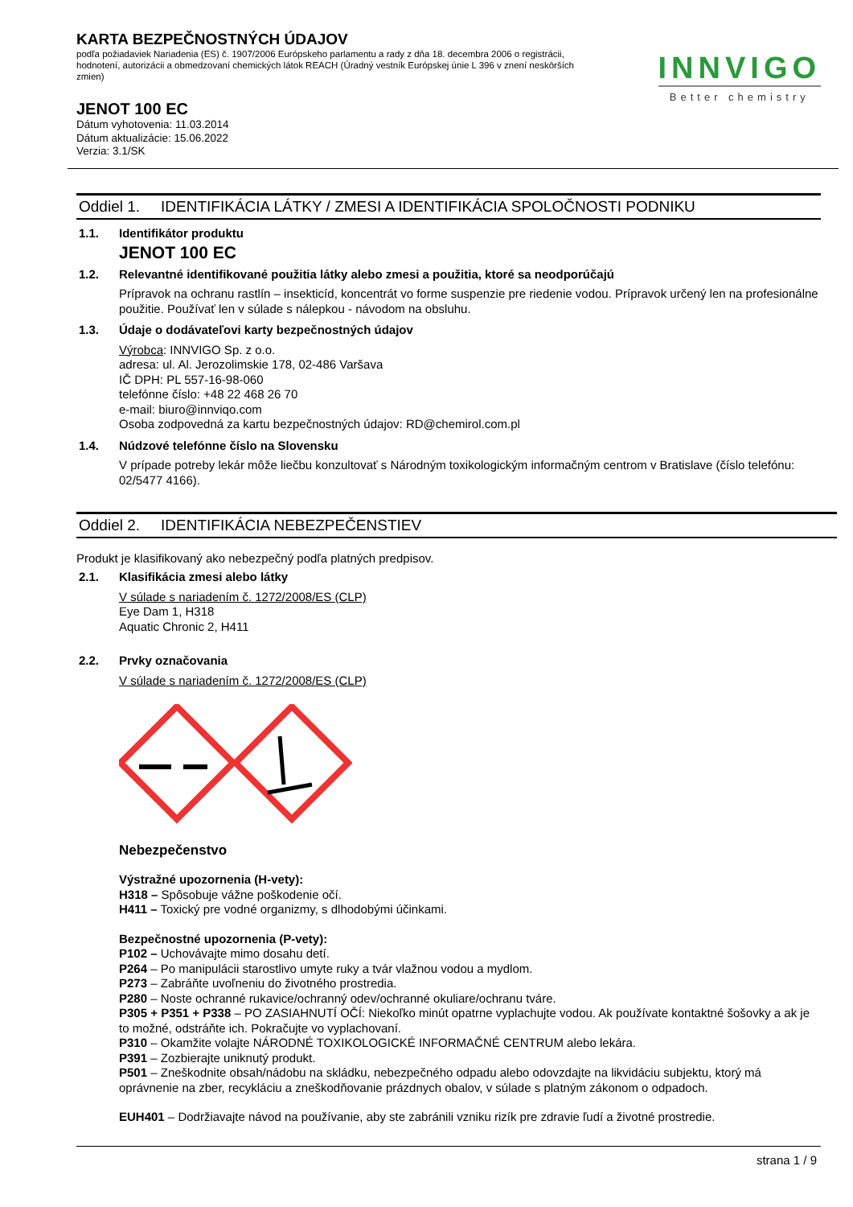KARTA BEZPEČNOSTNÝCH ÚDAJOV
podľa požiadaviek Nariadenia (ES) č. 1907/2006 Európskeho parlamentu a rady z dňa 18. decembra 2006 o registrácii, hodnotení, autorizácii a obmedzovaní chemických látok REACH (Úradný vestník Európskej únie L 396 v znení neskôrších zmien)
JENOT 100 EC
Dátum vyhotovenia: 11.03.2014
Dátum aktualizácie: 15.06.2022
Verzia: 3.1/SK
INNVIGO
Better chemistry
Oddiel 1. IDENTIFIKÁCIA LÁTKY / ZMESI A IDENTIFIKÁCIA SPOLOČNOSTI PODNIKU
1.1.
Identifikátor produktu
JENOT 100 EC
1.2.
Relevantné identifikované použitia látky alebo zmesi a použitia, ktoré sa neodporúčajú
Prípravok na ochranu rastlín – insekticíd, koncentrát vo forme suspenzie pre riedenie vodou. Prípravok určený len na profesionálne použitie. Používať len v súlade s nálepkou - návodom na obsluhu.
1.3.
Údaje o dodávateľovi karty bezpečnostných údajov
Výrobca: INNVIGO Sp. z o.o.
adresa: ul. Al. Jerozolimskie 178, 02-486 Varšava
IČ DPH: PL 557-16-98-060
telefónne číslo: +48 22 468 26 70
e-mail: biuro@innviqo.com
Osoba zodpovedná za kartu bezpečnostných údajov: RD@chemirol.com.pl
1.4.
Núdzové telefónne číslo na Slovensku
V prípade potreby lekár môže liečbu konzultovať s Národným toxikologickým informačným centrom v Bratislave (číslo telefónu: 02/5477 4166).
Oddiel 2. IDENTIFIKÁCIA NEBEZPEČENSTIEV
Produkt je klasifikovaný ako nebezpečný podľa platných predpisov.
2.1.
Klasifikácia zmesi alebo látky
V súlade s nariadením č. 1272/2008/ES (CLP)
Eye Dam 1, H318
Aquatic Chronic 2, H411
2.2.
Prvky označovania
V súlade s nariadením č. 1272/2008/ES (CLP)
Nebezpečenstvo
Výstražné upozornenia (H-vety):
H318 – Spôsobuje vážne poškodenie očí.
H411 – Toxický pre vodné organizmy, s dlhodobými účinkami.
Bezpečnostné upozornenia (P-vety):
P102 – Uchovávajte mimo dosahu detí.
P264 – Po manipulácii starostlivo umyte ruky a tvár vlažnou vodou a mydlom.
P273 – Zabráňte uvoľneniu do životného prostredia.
P280 – Noste ochranné rukavice/ochranný odev/ochranné okuliare/ochranu tváre.
P305 + P351 + P338 – PO ZASIAHNUTÍ OČÍ: Niekoľko minút opatrne vyplachujte vodou. Ak používate kontaktné šošovky a ak je to možné, odstráňte ich. Pokračujte vo vyplachovaní.
P310 – Okamžite volajte NÁRODNÉ TOXIKOLOGICKÉ INFORMAČNÉ CENTRUM alebo lekára.
P391 – Zozbierajte uniknutý produkt.
P501 – Zneškodnite obsah/nádobu na skládku, nebezpečného odpadu alebo odovzdajte na likvidáciu subjektu, ktorý má oprávnenie na zber, recykláciu a zneškodňovanie prázdnych obalov, v súlade s platným zákonom o odpadoch.
EUH401 – Dodržiavajte návod na používanie, aby ste zabránili vzniku rizík pre zdravie ľudí a životné prostredie.
strana 1 / 9